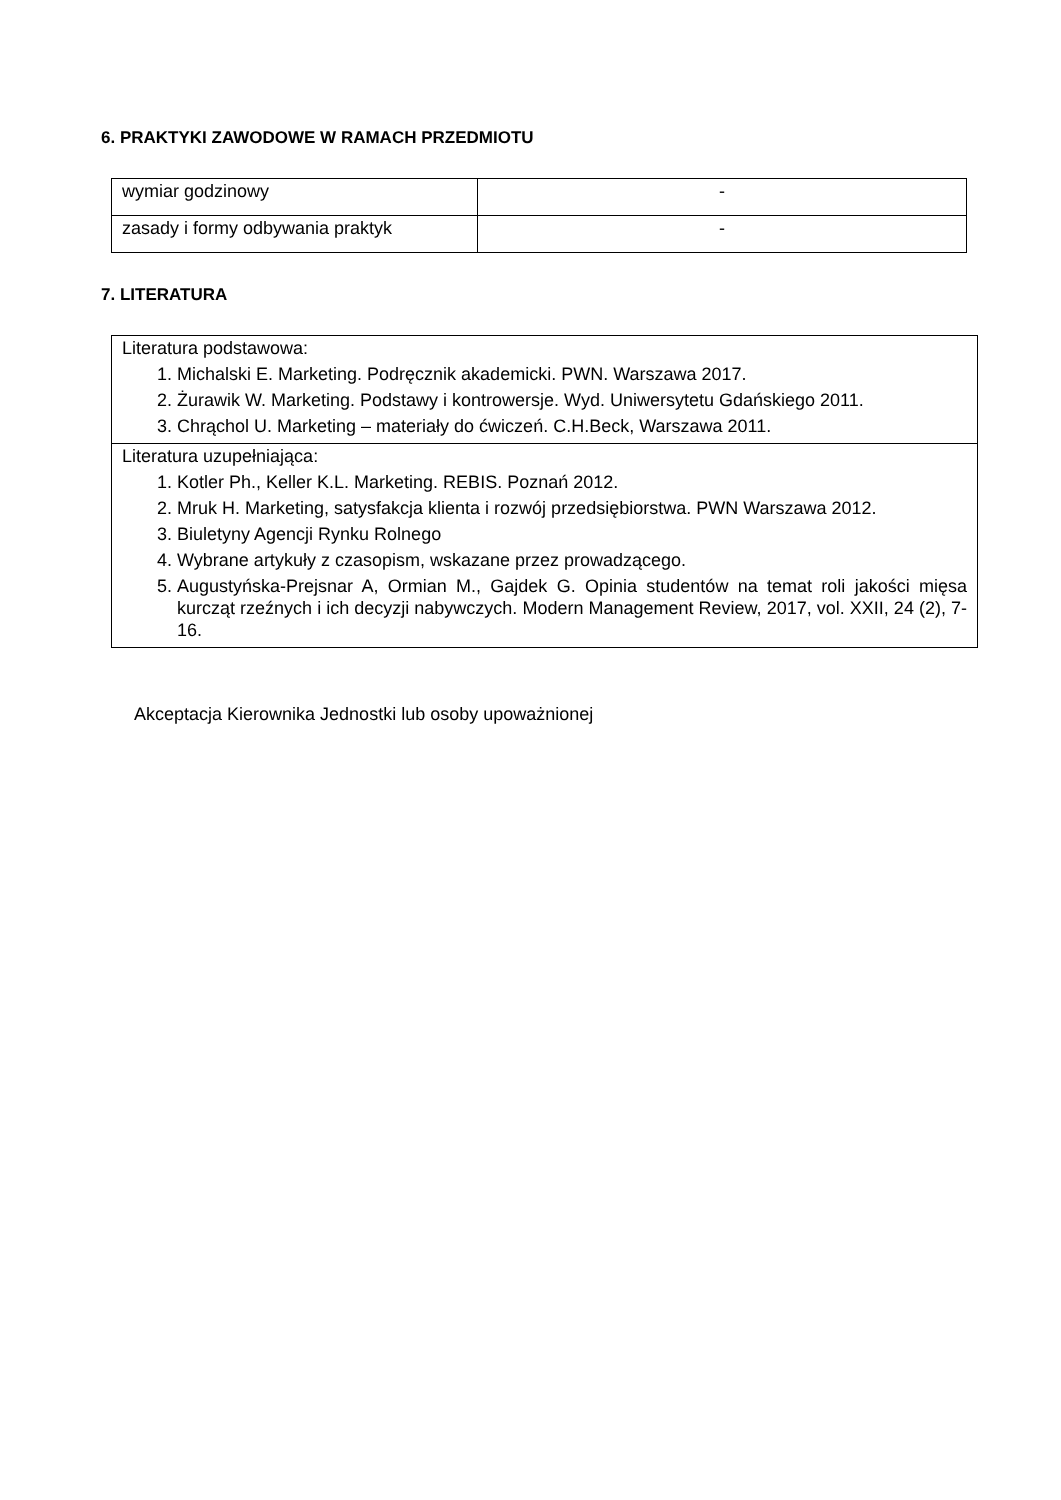6. PRAKTYKI ZAWODOWE W RAMACH PRZEDMIOTU
| wymiar godzinowy | - |
| zasady i formy odbywania praktyk | - |
7. LITERATURA
| Literatura podstawowa: 1. Michalski E. Marketing. Podręcznik akademicki. PWN. Warszawa 2017. 2. Żurawik W. Marketing. Podstawy i kontrowersje. Wyd. Uniwersytetu Gdańskiego 2011. 3. Chrąchol U. Marketing – materiały do ćwiczeń. C.H.Beck, Warszawa 2011. |
| Literatura uzupełniająca: 1. Kotler Ph., Keller K.L. Marketing. REBIS. Poznań 2012. 2. Mruk H. Marketing, satysfakcja klienta i rozwój przedsiębiorstwa. PWN Warszawa 2012. 3. Biuletyny Agencji Rynku Rolnego 4. Wybrane artykuły z czasopism, wskazane przez prowadzącego. 5. Augustyńska-Prejsnar A, Ormian M., Gajdek G. Opinia studentów na temat roli jakości mięsa kurcząt rzeźnych i ich decyzji nabywczych. Modern Management Review, 2017, vol. XXII, 24 (2), 7-16. |
Akceptacja Kierownika Jednostki lub osoby upoważnionej